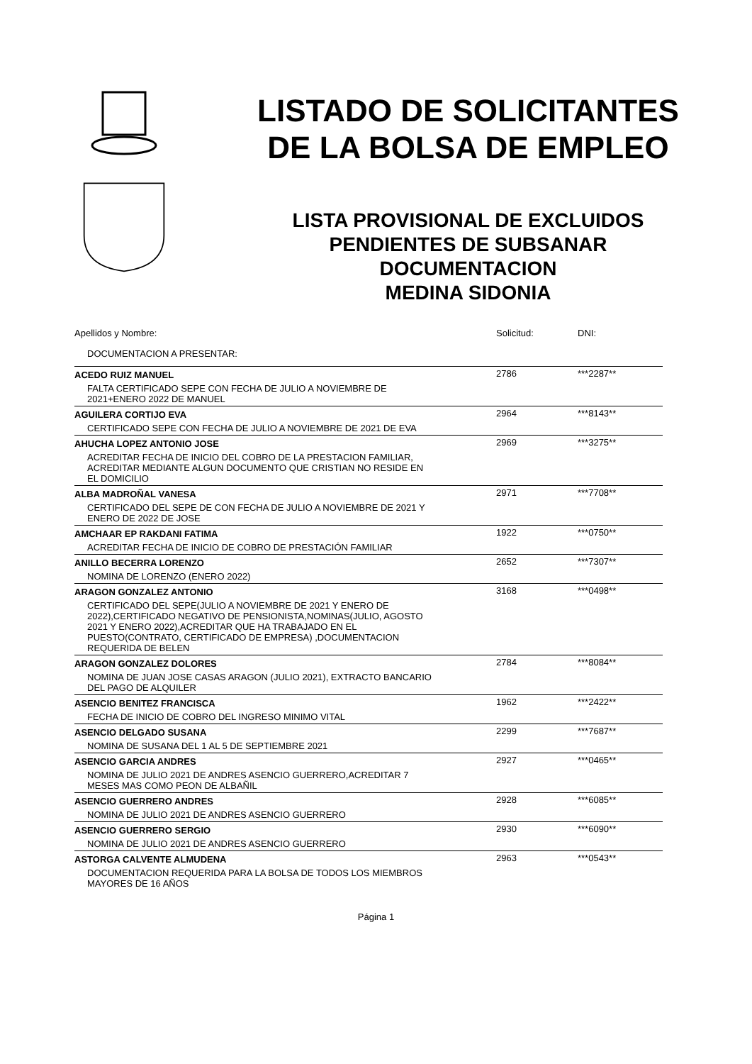LISTADO DE SOLICITANTES
DE LA BOLSA DE EMPLEO
LISTA PROVISIONAL DE EXCLUIDOS
PENDIENTES DE SUBSANAR
DOCUMENTACION
MEDINA SIDONIA
| Apellidos y Nombre: | Solicitud: | DNI: |
| --- | --- | --- |
| DOCUMENTACION A PRESENTAR: | | |
| ACEDO RUIZ MANUEL | 2786 | ***2287** |
| FALTA CERTIFICADO SEPE CON FECHA DE JULIO A NOVIEMBRE DE 2021+ENERO 2022 DE MANUEL | | |
| AGUILERA CORTIJO EVA | 2964 | ***8143** |
| CERTIFICADO SEPE CON FECHA DE JULIO A NOVIEMBRE DE 2021 DE EVA | | |
| AHUCHA LOPEZ ANTONIO JOSE | 2969 | ***3275** |
| ACREDITAR FECHA DE INICIO DEL COBRO DE LA PRESTACION FAMILIAR, ACREDITAR MEDIANTE ALGUN DOCUMENTO QUE CRISTIAN NO RESIDE EN EL DOMICILIO | | |
| ALBA MADROÑAL VANESA | 2971 | ***7708** |
| CERTIFICADO DEL SEPE DE CON FECHA DE JULIO A NOVIEMBRE DE 2021 Y ENERO DE 2022 DE JOSE | | |
| AMCHAAR EP RAKDANI FATIMA | 1922 | ***0750** |
| ACREDITAR FECHA DE INICIO DE COBRO DE PRESTACIÓN FAMILIAR | | |
| ANILLO BECERRA LORENZO | 2652 | ***7307** |
| NOMINA DE LORENZO (ENERO 2022) | | |
| ARAGON GONZALEZ ANTONIO | 3168 | ***0498** |
| CERTIFICADO DEL SEPE(JULIO A NOVIEMBRE DE 2021 Y ENERO DE 2022),CERTIFICADO NEGATIVO DE PENSIONISTA,NOMINAS(JULIO, AGOSTO 2021 Y ENERO 2022),ACREDITAR QUE HA TRABAJADO EN EL PUESTO(CONTRATO, CERTIFICADO DE EMPRESA) ,DOCUMENTACION REQUERIDA DE BELEN | | |
| ARAGON GONZALEZ DOLORES | 2784 | ***8084** |
| NOMINA DE JUAN JOSE CASAS ARAGON (JULIO 2021), EXTRACTO BANCARIO DEL PAGO DE ALQUILER | | |
| ASENCIO BENITEZ FRANCISCA | 1962 | ***2422** |
| FECHA DE INICIO DE COBRO DEL INGRESO MINIMO VITAL | | |
| ASENCIO DELGADO SUSANA | 2299 | ***7687** |
| NOMINA DE SUSANA DEL 1 AL 5 DE SEPTIEMBRE 2021 | | |
| ASENCIO GARCIA ANDRES | 2927 | ***0465** |
| NOMINA DE JULIO 2021 DE ANDRES ASENCIO GUERRERO,ACREDITAR 7 MESES MAS COMO PEON DE ALBAÑIL | | |
| ASENCIO GUERRERO ANDRES | 2928 | ***6085** |
| NOMINA DE JULIO 2021 DE ANDRES ASENCIO GUERRERO | | |
| ASENCIO GUERRERO SERGIO | 2930 | ***6090** |
| NOMINA DE JULIO 2021 DE ANDRES ASENCIO GUERRERO | | |
| ASTORGA CALVENTE ALMUDENA | 2963 | ***0543** |
| DOCUMENTACION REQUERIDA PARA LA BOLSA DE TODOS LOS MIEMBROS MAYORES DE 16 AÑOS | | |
Página 1